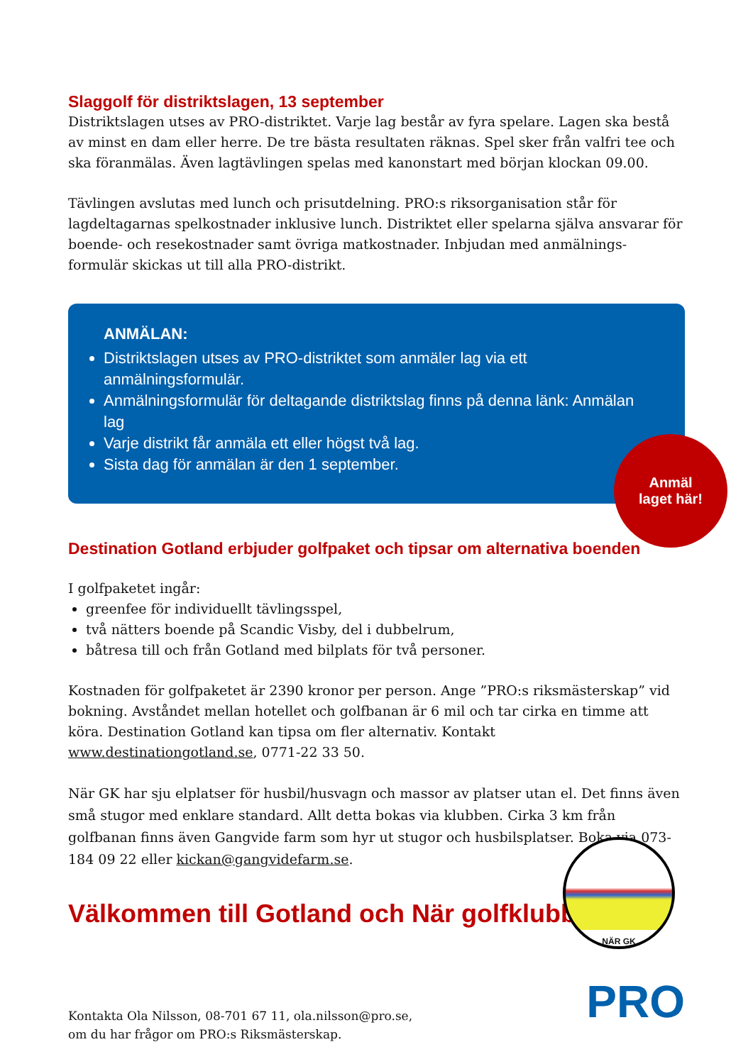Slaggolf för distriktslagen, 13 september
Distriktslagen utses av PRO-distriktet. Varje lag består av fyra spelare. Lagen ska bestå av minst en dam eller herre. De tre bästa resultaten räknas. Spel sker från valfri tee och ska föranmälas. Även lagtävlingen spelas med kanonstart med början klockan 09.00.
Tävlingen avslutas med lunch och prisutdelning. PRO:s riksorganisation står för lagdeltagarnas spelkostnader inklusive lunch. Distriktet eller spelarna själva ansvarar för boende- och resekostnader samt övriga matkostnader. Inbjudan med anmälnings-formulär skickas ut till alla PRO-distrikt.
ANMÄLAN:
Distriktslagen utses av PRO-distriktet som anmäler lag via ett anmälningsformulär.
Anmälningsformulär för deltagande distriktslag finns på denna länk: Anmälan lag
Varje distrikt får anmäla ett eller högst två lag.
Sista dag för anmälan är den 1 september.
Anmäl
laget här!
Destination Gotland erbjuder golfpaket och tipsar om alternativa boenden
I golfpaketet ingår:
greenfee för individuellt tävlingsspel,
två nätters boende på Scandic Visby, del i dubbelrum,
båtresa till och från Gotland med bilplats för två personer.
Kostnaden för golfpaketet är 2390 kronor per person. Ange ”PRO:s riksmästerskap” vid bokning. Avståndet mellan hotellet och golfbanan är 6 mil och tar cirka en timme att köra. Destination Gotland kan tipsa om fler alternativ. Kontakt www.destinationgotland.se, 0771-22 33 50.
När GK har sju elplatser för husbil/husvagn och massor av platser utan el. Det finns även små stugor med enklare standard. Allt detta bokas via klubben. Cirka 3 km från golfbanan finns även Gangvide farm som hyr ut stugor och husbilsplatser. Boka via 073-184 09 22 eller kickan@gangvidefarm.se.
Välkommen till Gotland och När golfklubb!
NÄR GK
Kontakta Ola Nilsson, 08-701 67 11, ola.nilsson@pro.se,
om du har frågor om PRO:s Riksmästerskap.
PRO